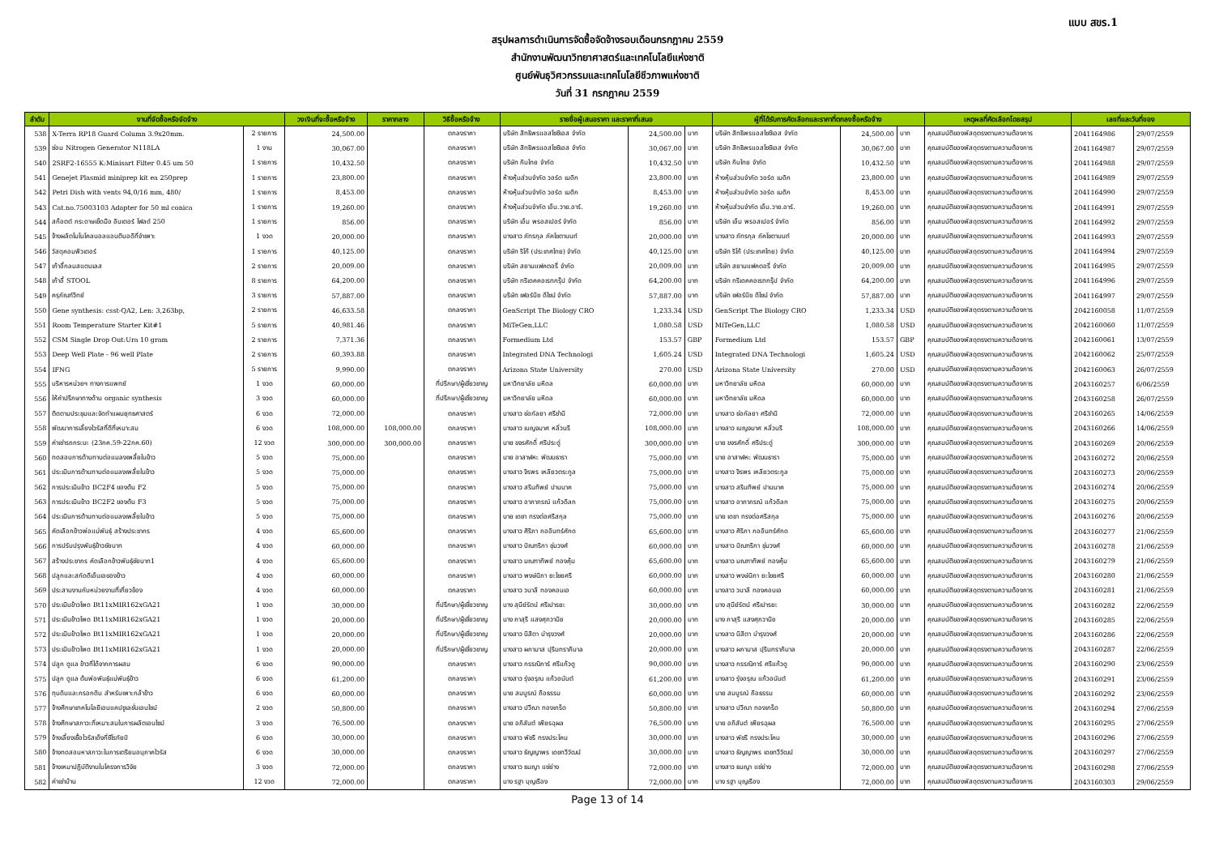แบบ สขร.1
สรุปผลการดำเนินการจัดซื้อจัดจ้างรอบเดือนกรกฎาคม 2559
สำนักงานพัฒนาวิทยาศาสตร์และเทคโนโลยีแห่งชาติ
ศูนย์พันธุวิศวกรรมและเทคโนโลยีชีวภาพแห่งชาติ
วันที่ 31 กรกฎาคม 2559
| ลำดับ | งานที่จัดซื้อหรือจัดจ้าง | | วงเงินที่จะซื้อหรือจ้าง | ราคากลาง | วิธีซื้อหรือจ้าง | รายชื่อผู้เสนอราคา และราคาที่เสนอ | | | ผู้ที่ได้รับการคัดเลือกและราคาที่ตกลงซื้อหรือจ้าง | | | เหตุผลที่คัดเลือกโดยสรุป | เลขที่และวันที่ของ | |
| --- | --- | --- | --- | --- | --- | --- | --- | --- | --- | --- | --- | --- | --- | --- |
| 538 | X-Terra RP18 Guard Column 3.9x20mm. | 2 รายการ | 24,500.00 | | ตกลงราคา | บริษัท สิทธิพรแอสโซซิเอส จำกัด | 24,500.00 | บาท | บริษัท สิทธิพรแอสโซซิเอส จำกัด | 24,500.00 | บาท | คุณสมบัติของพัสดุตรงตามความต้องการ | 2041164986 | 29/07/2559 |
| 539 | ซ่อม Nitrogen Generator N118LA | 1 งาน | 30,067.00 | | ตกลงราคา | บริษัท สิทธิพรแอสโซซิเอส จำกัด | 30,067.00 | บาท | บริษัท สิทธิพรแอสโซซิเอส จำกัด | 30,067.00 | บาท | คุณสมบัติของพัสดุตรงตามความต้องการ | 2041164987 | 29/07/2559 |
| 540 | 2SRF2-16555 K:Minisart Filter 0.45 um 50 | 1 รายการ | 10,432.50 | | ตกลงราคา | บริษัท กิบไทย จำกัด | 10,432.50 | บาท | บริษัท กิบไทย จำกัด | 10,432.50 | บาท | คุณสมบัติของพัสดุตรงตามความต้องการ | 2041164988 | 29/07/2559 |
| 541 | Genejet Plasmid miniprep kit ea 250prep | 1 รายการ | 23,800.00 | | ตกลงราคา | ห้างหุ้นส่วนจำกัด วอร์ด เมดิก | 23,800.00 | บาท | ห้างหุ้นส่วนจำกัด วอร์ด เมดิก | 23,800.00 | บาท | คุณสมบัติของพัสดุตรงตามความต้องการ | 2041164989 | 29/07/2559 |
| 542 | Petri Dish with vents 94,0/16 mm, 480/ | 1 รายการ | 8,453.00 | | ตกลงราคา | ห้างหุ้นส่วนจำกัด วอร์ด เมดิก | 8,453.00 | บาท | ห้างหุ้นส่วนจำกัด วอร์ด เมดิก | 8,453.00 | บาท | คุณสมบัติของพัสดุตรงตามความต้องการ | 2041164990 | 29/07/2559 |
| 543 | Cat.no.75003103 Adapter for 50 ml conica | 1 รายการ | 19,260.00 | | ตกลงราคา | ห้างหุ้นส่วนจำกัด เอ็น.วาย.อาร์. | 19,260.00 | บาท | ห้างหุ้นส่วนจำกัด เอ็น.วาย.อาร์. | 19,260.00 | บาท | คุณสมบัติของพัสดุตรงตามความต้องการ | 2041164991 | 29/07/2559 |
| 544 | สก๊อตต์ กระดาษเช็ดมือ อินเตอร์ โฟลด์ 250 | 1 รายการ | 856.00 | | ตกลงราคา | บริษัท เอ็ม พรอสเปอร์ จำกัด | 856.00 | บาท | บริษัท เอ็ม พรอสเปอร์ จำกัด | 856.00 | บาท | คุณสมบัติของพัสดุตรงตามความต้องการ | 2041164992 | 29/07/2559 |
| 545 | จ้างผลิตโมโนโคลนอลแอนติบอดีที่จำเพาะ | 1 งวด | 20,000.00 | | ตกลงราคา | นางสาว ภัทรกุล ภัคโชตานนท์ | 20,000.00 | บาท | นางสาว ภัทรกุล ภัคโชตานนท์ | 20,000.00 | บาท | คุณสมบัติของพัสดุตรงตามความต้องการ | 2041164993 | 29/07/2559 |
| 546 | วัสดุคอมพิวเตอร์ | 1 รายการ | 40,125.00 | | ตกลงราคา | บริษัท ริโก้ (ประเทศไทย) จำกัด | 40,125.00 | บาท | บริษัท ริโก้ (ประเทศไทย) จำกัด | 40,125.00 | บาท | คุณสมบัติของพัสดุตรงตามความต้องการ | 2041164994 | 29/07/2559 |
| 547 | เก้าอี้กลมสแตนเลส | 2 รายการ | 20,009.00 | | ตกลงราคา | บริษัท สยามแฟคตอรี่ จำกัด | 20,009.00 | บาท | บริษัท สยามแฟคตอรี่ จำกัด | 20,009.00 | บาท | คุณสมบัติของพัสดุตรงตามความต้องการ | 2041164995 | 29/07/2559 |
| 548 | เก้าอี้ STOOL | 8 รายการ | 64,200.00 | | ตกลงราคา | บริษัท ทรีเดคคอเรทกรุ๊ป จำกัด | 64,200.00 | บาท | บริษัท ทรีเดคคอเรทกรุ๊ป จำกัด | 64,200.00 | บาท | คุณสมบัติของพัสดุตรงตามความต้องการ | 2041164996 | 29/07/2559 |
| 549 | ครุภัณฑ์วิทย์ | 3 รายการ | 57,887.00 | | ตกลงราคา | บริษัท เฟอร์บิช ดีไซน์ จำกัด | 57,887.00 | บาท | บริษัท เฟอร์บิช ดีไซน์ จำกัด | 57,887.00 | บาท | คุณสมบัติของพัสดุตรงตามความต้องการ | 2041164997 | 29/07/2559 |
| 550 | Gene synthesis: csst-QA2, Len: 3,263bp, | 2 รายการ | 46,633.58 | | ตกลงราคา | GenScript The Biology CRO | 1,233.34 | USD | GenScript The Biology CRO | 1,233.34 | USD | คุณสมบัติของพัสดุตรงตามความต้องการ | 2042160058 | 11/07/2559 |
| 551 | Room Temperature Starter Kit#1 | 5 รายการ | 40,981.46 | | ตกลงราคา | MiTeGen,LLC | 1,080.58 | USD | MiTeGen,LLC | 1,080.58 | USD | คุณสมบัติของพัสดุตรงตามความต้องการ | 2042160060 | 11/07/2559 |
| 552 | CSM Single Drop Out:Ura 10 gram | 2 รายการ | 7,371.36 | | ตกลงราคา | Formedium Ltd | 153.57 | GBP | Formedium Ltd | 153.57 | GBP | คุณสมบัติของพัสดุตรงตามความต้องการ | 2042160061 | 13/07/2559 |
| 553 | Deep Well Plate - 96 well Plate | 2 รายการ | 60,393.88 | | ตกลงราคา | Integrated DNA Technologi | 1,605.24 | USD | Integrated DNA Technologi | 1,605.24 | USD | คุณสมบัติของพัสดุตรงตามความต้องการ | 2042160062 | 25/07/2559 |
| 554 | IFNG | 5 รายการ | 9,990.00 | | ตกลงราคา | Arizona State University | 270.00 | USD | Arizona State University | 270.00 | USD | คุณสมบัติของพัสดุตรงตามความต้องการ | 2042160063 | 26/07/2559 |
| 555 | บริหารหน่วยฯ ทางการแพทย์ | 1 งวด | 60,000.00 | | ที่ปรึกษา/ผู้เชี่ยวชาญ | มหาวิทยาลัย มหิดล | 60,000.00 | บาท | มหาวิทยาลัย มหิดล | 60,000.00 | บาท | คุณสมบัติของพัสดุตรงตามความต้องการ | 2043160257 | 6/06/2559 |
| 556 | ให้คำปรึกษาทางด้าน organic synthesis | 3 งวด | 60,000.00 | | ที่ปรึกษา/ผู้เชี่ยวชาญ | มหาวิทยาลัย มหิดล | 60,000.00 | บาท | มหาวิทยาลัย มหิดล | 60,000.00 | บาท | คุณสมบัติของพัสดุตรงตามความต้องการ | 2043160258 | 26/07/2559 |
| 557 | ติดตามประชุมและจัดทำแผนยุทธศาสตร์ | 6 งวด | 72,000.00 | | ตกลงราคา | นางสาว ช่อกัลยา ศรีชำนิ | 72,000.00 | บาท | นางสาว ช่อกัลยา ศรีชำนิ | 72,000.00 | บาท | คุณสมบัติของพัสดุตรงตามความต้องการ | 2043160265 | 14/06/2559 |
| 558 | พัฒนาการเลี้ยงไวรัสที่ดีที่เหมาะสม | 6 งวด | 108,000.00 | 108,000.00 | ตกลงราคา | นางสาว เบญจมาศ หลิ่วนรี | 108,000.00 | บาท | นางสาว เบญจมาศ หลิ่วนรี | 108,000.00 | บาท | คุณสมบัติของพัสดุตรงตามความต้องการ | 2043160266 | 14/06/2559 |
| 559 | ค่าเช่ารถกระบะ (23กค.59-22กค.60) | 12 งวด | 300,000.00 | 300,000.00 | ตกลงราคา | นาย ขจรศักดิ์ ศรีประดู่ | 300,000.00 | บาท | นาย ขจรศักดิ์ ศรีประดู่ | 300,000.00 | บาท | คุณสมบัติของพัสดุตรงตามความต้องการ | 2043160269 | 20/06/2559 |
| 560 | ทดสอบการต้านทานต่อแมลงเพลี้ยในข้าว | 5 งวด | 75,000.00 | | ตกลงราคา | นาย อาสาฬหะ พัฒนธารา | 75,000.00 | บาท | นาย อาสาฬหะ พัฒนธารา | 75,000.00 | บาท | คุณสมบัติของพัสดุตรงตามความต้องการ | 2043160272 | 20/06/2559 |
| 561 | ประเมินการต้านทานต่อแมลงเพลี้ยในข้าว | 5 งวด | 75,000.00 | | ตกลงราคา | นางสาว จิรพร เหลียวตระกูล | 75,000.00 | บาท | นางสาว จิรพร เหลียวตระกูล | 75,000.00 | บาท | คุณสมบัติของพัสดุตรงตามความต้องการ | 2043160273 | 20/06/2559 |
| 562 | การประเมินข้าว BC2F4 ของต้น F2 | 5 งวด | 75,000.00 | | ตกลงราคา | นางสาว สรินทิพย์ ปานนาค | 75,000.00 | บาท | นางสาว สรินทิพย์ ปานนาค | 75,000.00 | บาท | คุณสมบัติของพัสดุตรงตามความต้องการ | 2043160274 | 20/06/2559 |
| 563 | การประเมินข้าว BC2F2 ของต้น F3 | 5 งวด | 75,000.00 | | ตกลงราคา | นางสาว อาภาภรณ์ แก้วดิลก | 75,000.00 | บาท | นางสาว อาภาภรณ์ แก้วดิลก | 75,000.00 | บาท | คุณสมบัติของพัสดุตรงตามความต้องการ | 2043160275 | 20/06/2559 |
| 564 | ประเมินการต้านทานต่อแมลงเพลี้ยในข้าว | 5 งวด | 75,000.00 | | ตกลงราคา | นาย เดชา ทรงต่อศรีสกุล | 75,000.00 | บาท | นาย เดชา ทรงต่อศรีสกุล | 75,000.00 | บาท | คุณสมบัติของพัสดุตรงตามความต้องการ | 2043160276 | 20/06/2559 |
| 565 | คัดเลือกข้าวพ่อแม่พันธุ์ สร้างประชากร | 4 งวด | 65,600.00 | | ตกลงราคา | นางสาว ศิริภา กออินทร์ศักด | 65,600.00 | บาท | นางสาว ศิริภา กออินทร์ศักด | 65,600.00 | บาท | คุณสมบัติของพัสดุตรงตามความต้องการ | 2043160277 | 21/06/2559 |
| 566 | การปรับปรุงพันธุ์ข้าวชัยนาท | 4 งวด | 60,000.00 | | ตกลงราคา | นางสาว ปัณฑริกา ชุ่มวงศ์ | 60,000.00 | บาท | นางสาว ปัณฑริกา ชุ่มวงศ์ | 60,000.00 | บาท | คุณสมบัติของพัสดุตรงตามความต้องการ | 2043160278 | 21/06/2559 |
| 567 | สร้างประชากร คัดเลือกข้าวพันธุ์ชัยนาท1 | 4 งวด | 65,600.00 | | ตกลงราคา | นางสาว มณฑาทิพย์ ทองคุ้ม | 65,600.00 | บาท | นางสาว มณฑาทิพย์ ทองคุ้ม | 65,600.00 | บาท | คุณสมบัติของพัสดุตรงตามความต้องการ | 2043160279 | 21/06/2559 |
| 568 | ปลูกและสกัดดีเอ็นเอของข้าว | 4 งวด | 60,000.00 | | ตกลงราคา | นางสาว พงษ์นิภา ยะไชยศรี | 60,000.00 | บาท | นางสาว พงษ์นิภา ยะไชยศรี | 60,000.00 | บาท | คุณสมบัติของพัสดุตรงตามความต้องการ | 2043160280 | 21/06/2559 |
| 569 | ประสานงานกับหน่วยงานที่เกี่ยวข้อง | 4 งวด | 60,000.00 | | ตกลงราคา | นางสาว วนาลี ทองคอนเอ | 60,000.00 | บาท | นางสาว วนาลี ทองคอนเอ | 60,000.00 | บาท | คุณสมบัติของพัสดุตรงตามความต้องการ | 2043160281 | 21/06/2559 |
| 570 | ประเมินข้าวโพด Bt11xMIR162xGA21 | 1 งวด | 30,000.00 | | ที่ปรึกษา/ผู้เชี่ยวชาญ | นาง สุนีย์รัตน์ ศรีเปารยะ | 30,000.00 | บาท | นาง สุนีย์รัตน์ ศรีเปารยะ | 30,000.00 | บาท | คุณสมบัติของพัสดุตรงตามความต้องการ | 2043160282 | 22/06/2559 |
| 571 | ประเมินข้าวโพด Bt11xMIR162xGA21 | 1 งวด | 20,000.00 | | ที่ปรึกษา/ผู้เชี่ยวชาญ | นาง ภาสุรี แสงศุภวานิช | 20,000.00 | บาท | นาง ภาสุรี แสงศุภวานิช | 20,000.00 | บาท | คุณสมบัติของพัสดุตรงตามความต้องการ | 2043160285 | 22/06/2559 |
| 572 | ประเมินข้าวโพด Bt11xMIR162xGA21 | 1 งวด | 20,000.00 | | ที่ปรึกษา/ผู้เชี่ยวชาญ | นางสาว นิสิตา บำรุงวงศ์ | 20,000.00 | บาท | นางสาว นิสิตา บำรุงวงศ์ | 20,000.00 | บาท | คุณสมบัติของพัสดุตรงตามความต้องการ | 2043160286 | 22/06/2559 |
| 573 | ประเมินข้าวโพด Bt11xMIR162xGA21 | 1 งวด | 20,000.00 | | ที่ปรึกษา/ผู้เชี่ยวชาญ | นางสาว ผกามาส ปุรินทราภิบาล | 20,000.00 | บาท | นางสาว ผกามาส ปุรินทราภิบาล | 20,000.00 | บาท | คุณสมบัติของพัสดุตรงตามความต้องการ | 2043160287 | 22/06/2559 |
| 574 | ปลูก ดูแล ข้าวที่ได้จากการผสม | 6 งวด | 90,000.00 | | ตกลงราคา | นางสาว กรรณิการ์ ศรีแก้วดู | 90,000.00 | บาท | นางสาว กรรณิการ์ ศรีแก้วดู | 90,000.00 | บาท | คุณสมบัติของพัสดุตรงตามความต้องการ | 2043160290 | 23/06/2559 |
| 575 | ปลูก ดูแล ต้นพ่อพันธุ์แม่พันธุ์ข้าว | 6 งวด | 61,200.00 | | ตกลงราคา | นางสาว รุ่งอรุณ แก้วอนันต์ | 61,200.00 | บาท | นางสาว รุ่งอรุณ แก้วอนันต์ | 61,200.00 | บาท | คุณสมบัติของพัสดุตรงตามความต้องการ | 2043160291 | 23/06/2559 |
| 576 | ทุบดินและกรอกดิน สำหรับเพาะกล้าข้าว | 6 งวด | 60,000.00 | | ตกลงราคา | นาย สมบูรณ์ ถือธรรม | 60,000.00 | บาท | นาย สมบูรณ์ ถือธรรม | 60,000.00 | บาท | คุณสมบัติของพัสดุตรงตามความต้องการ | 2043160292 | 23/06/2559 |
| 577 | จ้างศึกษาเทคโนโลยีเอนแคปซูเลชั่นเอนไซม์ | 2 งวด | 50,800.00 | | ตกลงราคา | นางสาว ปวีณา ทองเกร็ด | 50,800.00 | บาท | นางสาว ปวีณา ทองเกร็ด | 50,800.00 | บาท | คุณสมบัติของพัสดุตรงตามความต้องการ | 2043160294 | 27/06/2559 |
| 578 | จ้างศึกษาสภาวะที่เหมาะสมในการผลิตเอนไซม์ | 3 งวด | 76,500.00 | | ตกลงราคา | นาย อภิสันต์ เพียรฉุผล | 76,500.00 | บาท | นาย อภิสันต์ เพียรฉุผล | 76,500.00 | บาท | คุณสมบัติของพัสดุตรงตามความต้องการ | 2043160295 | 27/06/2559 |
| 579 | จ้างเลี้ยงเชื้อไวรัสเด็งกี่ซีโรทัยป์ | 6 งวด | 30,000.00 | | ตกลงราคา | นางสาว พัชรี ทรงประโคน | 30,000.00 | บาท | นางสาว พัชรี ทรงประโคน | 30,000.00 | บาท | คุณสมบัติของพัสดุตรงตามความต้องการ | 2043160296 | 27/06/2559 |
| 580 | จ้างทดสอบหาสภาวะในการเตรียมอนุภาคไวรัส | 6 งวด | 30,000.00 | | ตกลงราคา | นางสาว ธัญญาพร เดชทวีวัฒน์ | 30,000.00 | บาท | นางสาว ธัญญาพร เดชทวีวัฒน์ | 30,000.00 | บาท | คุณสมบัติของพัสดุตรงตามความต้องการ | 2043160297 | 27/06/2559 |
| 581 | จ้างเหมาปฏิบัติงานในโครงการวิจัย | 3 งวด | 72,000.00 | | ตกลงราคา | นางสาว ธนญา แซ่ย่าง | 72,000.00 | บาท | นางสาว ธนญา แซ่ย่าง | 72,000.00 | บาท | คุณสมบัติของพัสดุตรงตามความต้องการ | 2043160298 | 27/06/2559 |
| 582 | ค่าเช่าบ้าน | 12 งวด | 72,000.00 | | ตกลงราคา | นาง รฐา บุญเรือง | 72,000.00 | บาท | นาง รฐา บุญเรือง | 72,000.00 | บาท | คุณสมบัติของพัสดุตรงตามความต้องการ | 2043160303 | 29/06/2559 |
Page 13 of 14